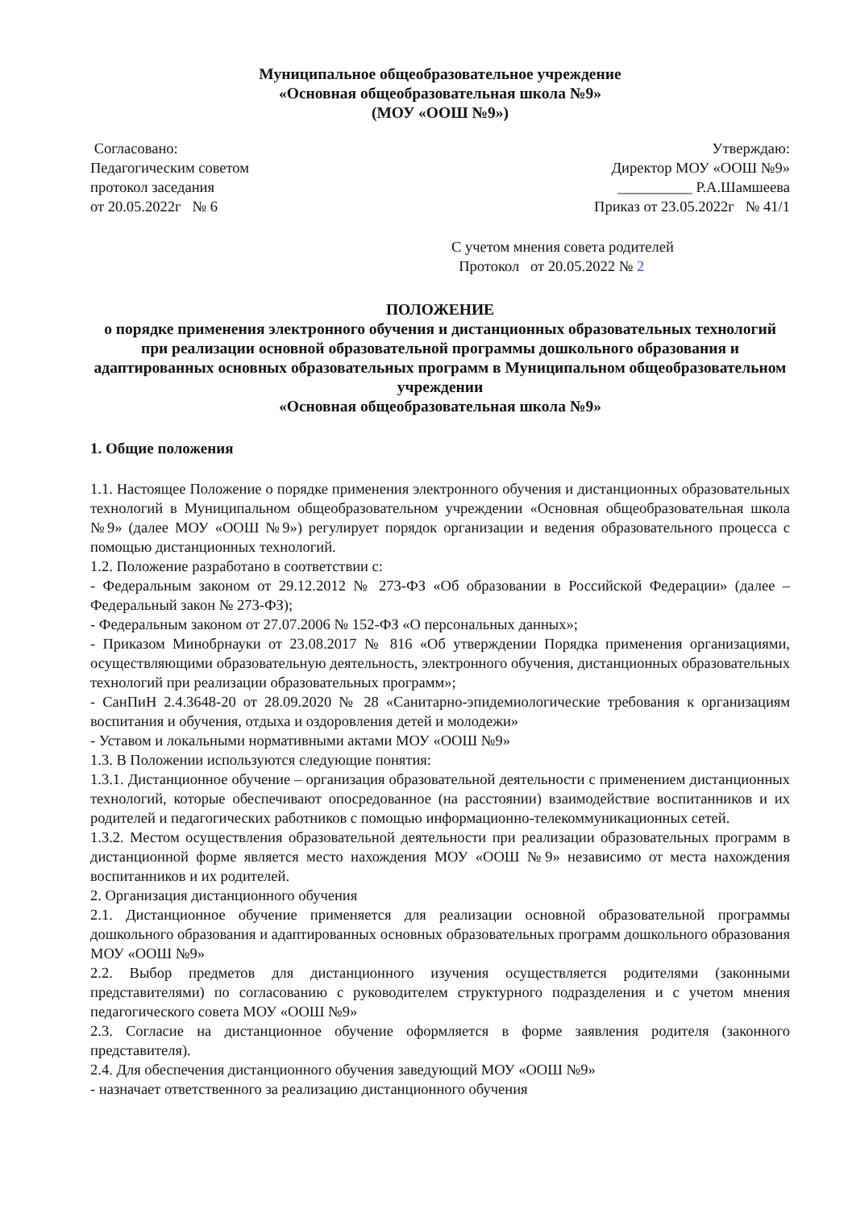Муниципальное общеобразовательное учреждение
«Основная общеобразовательная школа №9»
(МОУ «ООШ №9»)
Согласовано:
Педагогическим советом
протокол заседания
от 20.05.2022г № 6
Утверждаю:
Директор МОУ «ООШ №9»
__________ Р.А.Шамшеева
Приказ от 23.05.2022г № 41/1
С учетом мнения совета родителей
Протокол от 20.05.2022 № 2
ПОЛОЖЕНИЕ
о порядке применения электронного обучения и дистанционных образовательных технологий при реализации основной образовательной программы дошкольного образования и адаптированных основных образовательных программ в Муниципальном общеобразовательном учреждении
«Основная общеобразовательная школа №9»
1. Общие положения
1.1. Настоящее Положение о порядке применения электронного обучения и дистанционных образовательных технологий в Муниципальном общеобразовательном учреждении «Основная общеобразовательная школа №9» (далее МОУ «ООШ №9») регулирует порядок организации и ведения образовательного процесса с помощью дистанционных технологий.
1.2. Положение разработано в соответствии с:
- Федеральным законом от 29.12.2012 № 273-ФЗ «Об образовании в Российской Федерации» (далее – Федеральный закон № 273-ФЗ);
- Федеральным законом от 27.07.2006 № 152-ФЗ «О персональных данных»;
- Приказом Минобрнауки от 23.08.2017 № 816 «Об утверждении Порядка применения организациями, осуществляющими образовательную деятельность, электронного обучения, дистанционных образовательных технологий при реализации образовательных программ»;
- СанПиН 2.4.3648-20 от 28.09.2020 № 28 «Санитарно-эпидемиологические требования к организациям воспитания и обучения, отдыха и оздоровления детей и молодежи»
- Уставом и локальными нормативными актами МОУ «ООШ №9»
1.3. В Положении используются следующие понятия:
1.3.1. Дистанционное обучение – организация образовательной деятельности с применением дистанционных технологий, которые обеспечивают опосредованное (на расстоянии) взаимодействие воспитанников и их родителей и педагогических работников с помощью информационно-телекоммуникационных сетей.
1.3.2. Местом осуществления образовательной деятельности при реализации образовательных программ в дистанционной форме является место нахождения МОУ «ООШ №9» независимо от места нахождения воспитанников и их родителей.
2. Организация дистанционного обучения
2.1. Дистанционное обучение применяется для реализации основной образовательной программы дошкольного образования и адаптированных основных образовательных программ дошкольного образования МОУ «ООШ №9»
2.2. Выбор предметов для дистанционного изучения осуществляется родителями (законными представителями) по согласованию с руководителем структурного подразделения и с учетом мнения педагогического совета МОУ «ООШ №9»
2.3. Согласие на дистанционное обучение оформляется в форме заявления родителя (законного представителя).
2.4. Для обеспечения дистанционного обучения заведующий МОУ «ООШ №9»
- назначает ответственного за реализацию дистанционного обучения